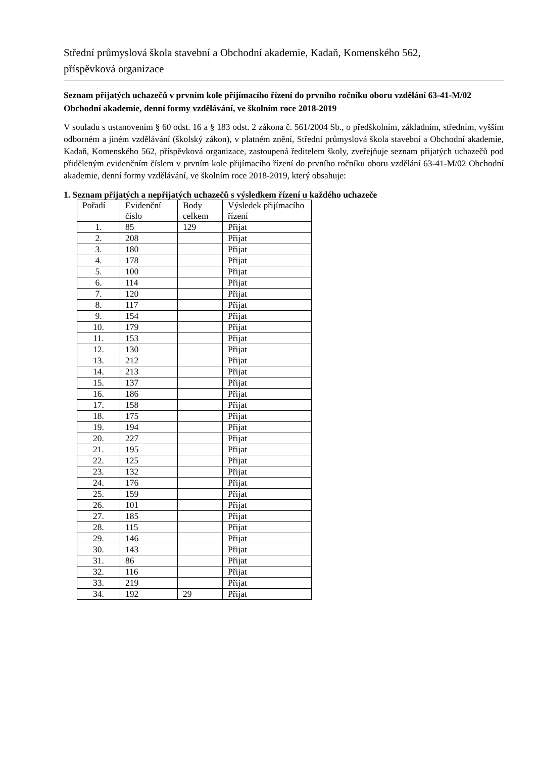Střední průmyslová škola stavební a Obchodní akademie, Kadaň, Komenského 562,
příspěvková organizace
Seznam přijatých uchazečů v prvním kole přijímacího řízení do prvního ročníku oboru vzdělání 63-41-M/02 Obchodní akademie, denní formy vzdělávání, ve školním roce 2018-2019
V souladu s ustanovením § 60 odst. 16 a § 183 odst. 2 zákona č. 561/2004 Sb., o předškolním, základním, středním, vyšším odborném a jiném vzdělávání (školský zákon), v platném znění, Střední průmyslová škola stavební a Obchodní akademie, Kadaň, Komenského 562, příspěvková organizace, zastoupená ředitelem školy, zveřejňuje seznam přijatých uchazečů pod přiděleným evidenčním číslem v prvním kole přijímacího řízení do prvního ročníku oboru vzdělání 63-41-M/02 Obchodní akademie, denní formy vzdělávání, ve školním roce 2018-2019, který obsahuje:
1. Seznam přijatých a nepřijatých uchazečů s výsledkem řízení u každého uchazeče
| Pořadí | Evidenční číslo | Body celkem | Výsledek přijímacího řízení |
| --- | --- | --- | --- |
| 1. | 85 | 129 | Přijat |
| 2. | 208 | | Přijat |
| 3. | 180 | | Přijat |
| 4. | 178 | | Přijat |
| 5. | 100 | | Přijat |
| 6. | 114 | | Přijat |
| 7. | 120 | | Přijat |
| 8. | 117 | | Přijat |
| 9. | 154 | | Přijat |
| 10. | 179 | | Přijat |
| 11. | 153 | | Přijat |
| 12. | 130 | | Přijat |
| 13. | 212 | | Přijat |
| 14. | 213 | | Přijat |
| 15. | 137 | | Přijat |
| 16. | 186 | | Přijat |
| 17. | 158 | | Přijat |
| 18. | 175 | | Přijat |
| 19. | 194 | | Přijat |
| 20. | 227 | | Přijat |
| 21. | 195 | | Přijat |
| 22. | 125 | | Přijat |
| 23. | 132 | | Přijat |
| 24. | 176 | | Přijat |
| 25. | 159 | | Přijat |
| 26. | 101 | | Přijat |
| 27. | 185 | | Přijat |
| 28. | 115 | | Přijat |
| 29. | 146 | | Přijat |
| 30. | 143 | | Přijat |
| 31. | 86 | | Přijat |
| 32. | 116 | | Přijat |
| 33. | 219 | | Přijat |
| 34. | 192 | 29 | Přijat |